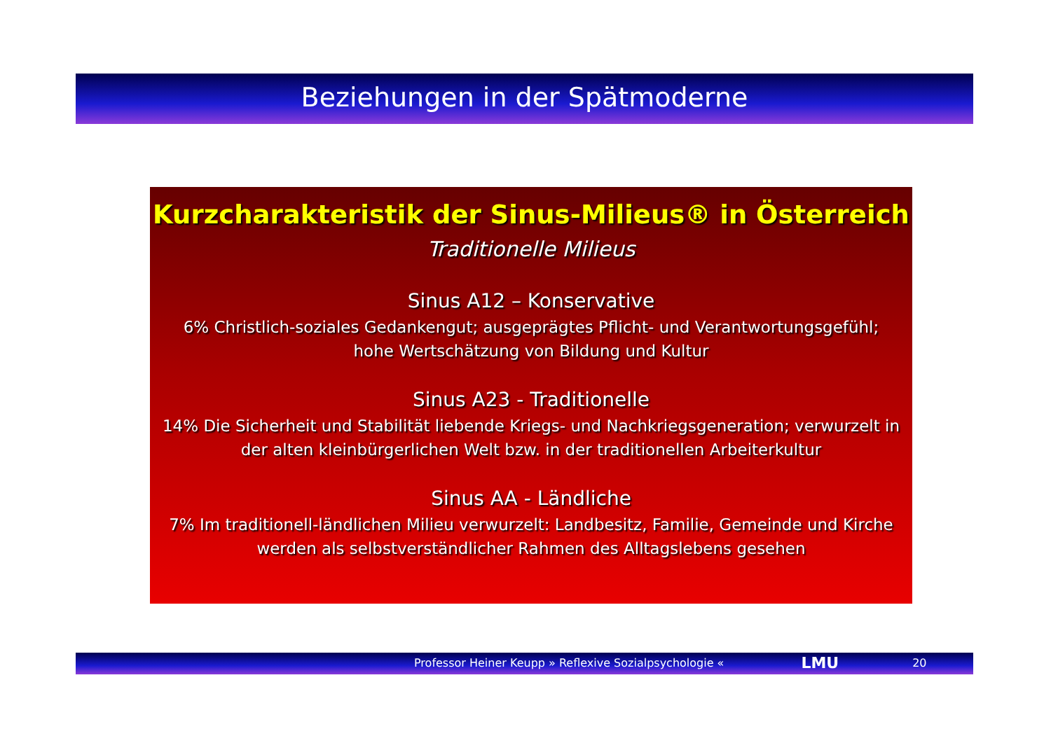Beziehungen in der Spätmoderne
Kurzcharakteristik der Sinus-Milieus® in Österreich
Traditionelle Milieus
Sinus A12 – Konservative
6% Christlich-soziales Gedankengut; ausgeprägtes Pflicht- und Verantwortungsgefühl;
hohe Wertschätzung von Bildung und Kultur
Sinus A23 - Traditionelle
14% Die Sicherheit und Stabilität liebende Kriegs- und Nachkriegsgeneration; verwurzelt in der alten kleinbürgerlichen Welt bzw. in der traditionellen Arbeiterkultur
Sinus AA - Ländliche
7% Im traditionell-ländlichen Milieu verwurzelt: Landbesitz, Familie, Gemeinde und Kirche werden als selbstverständlicher Rahmen des Alltagslebens gesehen
Professor Heiner Keupp » Reflexive Sozialpsychologie « LMU 20